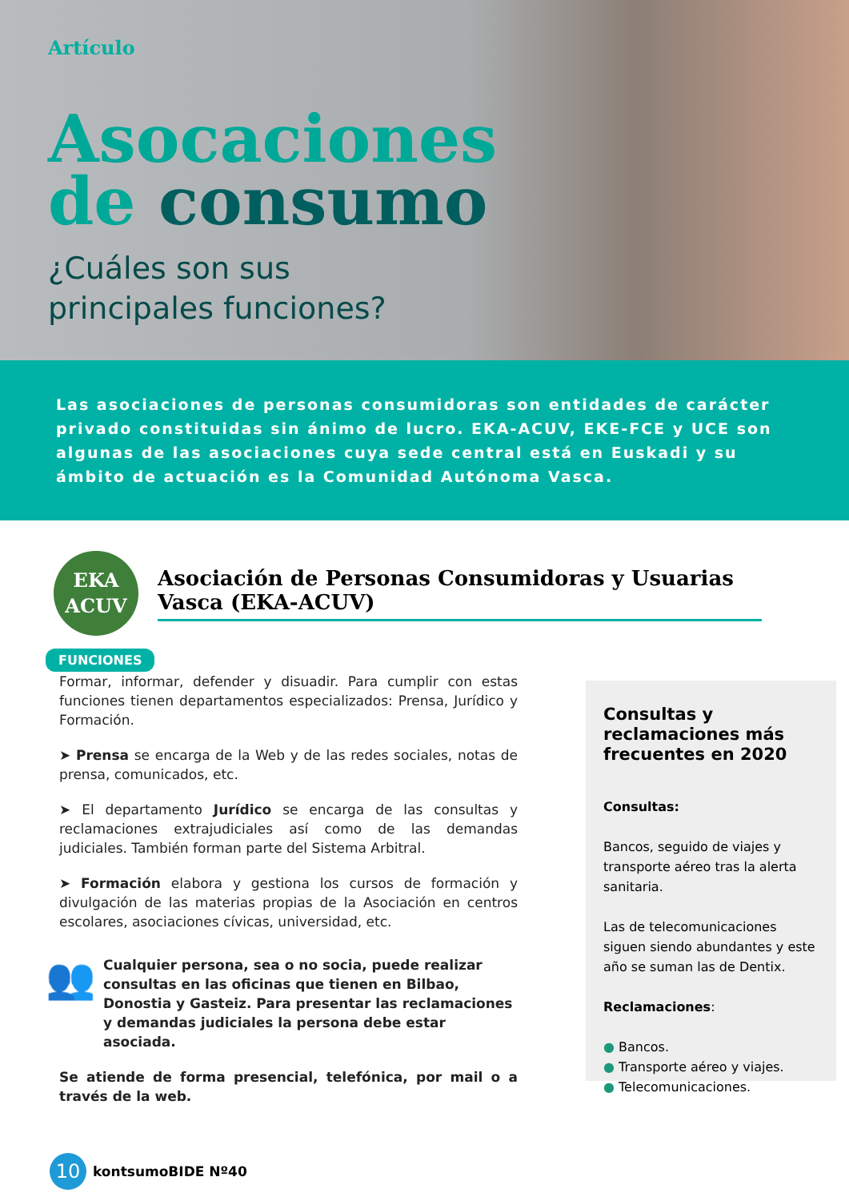Artículo
Asocaciones
de consumo
¿Cuáles son sus
principales funciones?
Las asociaciones de personas consumidoras son entidades de carácter privado constituidas sin ánimo de lucro. EKA-ACUV, EKE-FCE y UCE son algunas de las asociaciones cuya sede central está en Euskadi y su ámbito de actuación es la Comunidad Autónoma Vasca.
EKA
ACUV
Asociación de Personas Consumidoras y Usuarias Vasca (EKA-ACUV)
FUNCIONES
Formar, informar, defender y disuadir. Para cumplir con estas funciones tienen departamentos especializados: Prensa, Jurídico y Formación.
➤ Prensa se encarga de la Web y de las redes sociales, notas de prensa, comunicados, etc.
➤ El departamento Jurídico se encarga de las consultas y reclamaciones extrajudiciales así como de las demandas judiciales. También forman parte del Sistema Arbitral.
➤ Formación elabora y gestiona los cursos de formación y divulgación de las materias propias de la Asociación en centros escolares, asociaciones cívicas, universidad, etc.
👥
Cualquier persona, sea o no socia, puede realizar consultas en las oficinas que tienen en Bilbao, Donostia y Gasteiz. Para presentar las reclamaciones y demandas judiciales la persona debe estar asociada.
Se atiende de forma presencial, telefónica, por mail o a través de la web.
Consultas y reclamaciones más frecuentes en 2020
Consultas:
Bancos, seguido de viajes y transporte aéreo tras la alerta sanitaria.
Las de telecomunicaciones siguen siendo abundantes y este año se suman las de Dentix.
Reclamaciones:
● Bancos.
● Transporte aéreo y viajes.
● Telecomunicaciones.
10
kontsumoBIDE Nº40